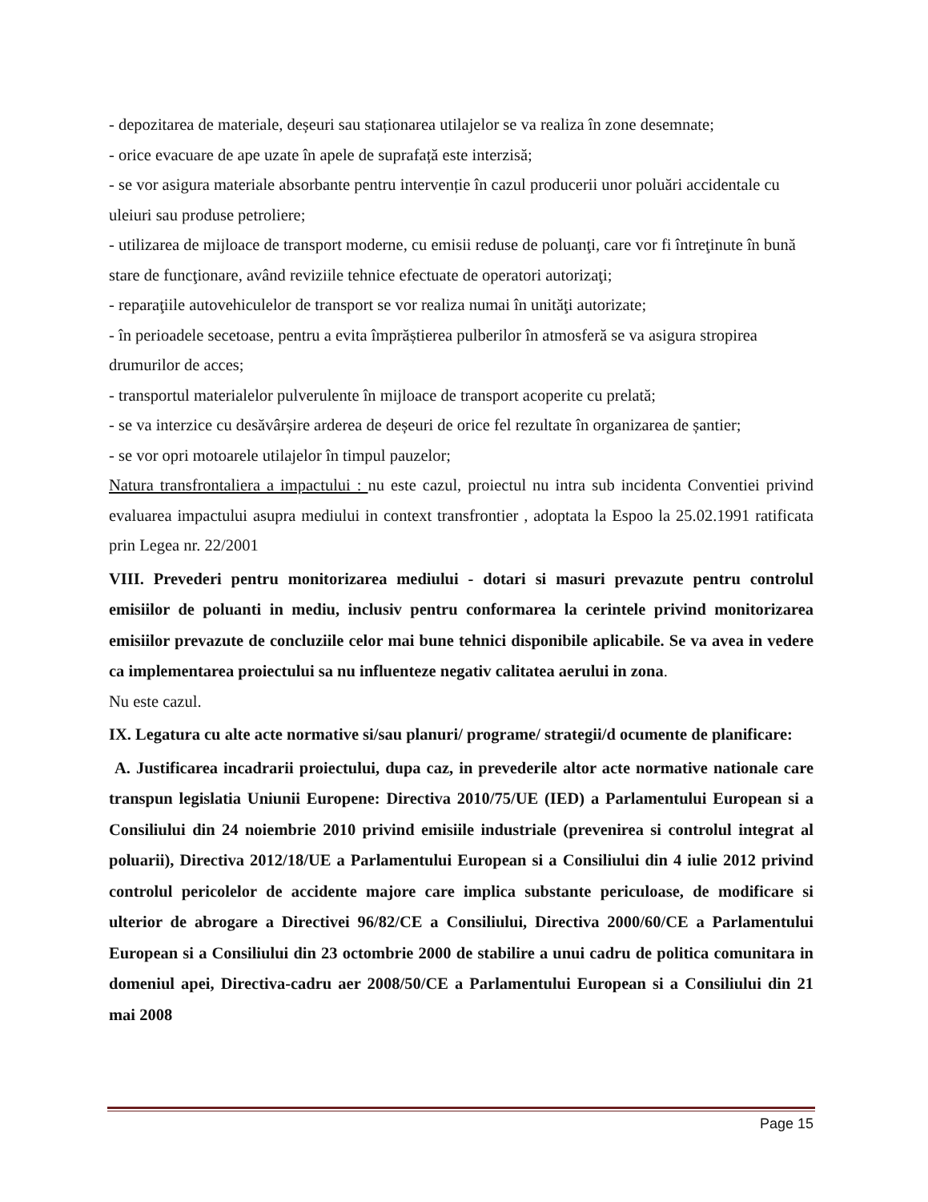- depozitarea de materiale, deșeuri sau staționarea utilajelor se va realiza în zone desemnate;
- orice evacuare de ape uzate în apele de suprafață este interzisă;
- se vor asigura materiale absorbante pentru intervenție în cazul producerii unor poluări accidentale cu uleiuri sau produse petroliere;
- utilizarea de mijloace de transport moderne, cu emisii reduse de poluanţi, care vor fi întreţinute în bună stare de funcţionare, având reviziile tehnice efectuate de operatori autorizaţi;
- reparaţiile autovehiculelor de transport se vor realiza numai în unităţi autorizate;
- în perioadele secetoase, pentru a evita împrăștierea pulberilor în atmosferă se va asigura stropirea drumurilor de acces;
- transportul materialelor pulverulente în mijloace de transport acoperite cu prelată;
- se va interzice cu desăvârșire arderea de deșeuri de orice fel rezultate în organizarea de șantier;
- se vor opri motoarele utilajelor în timpul pauzelor;
Natura transfrontaliera a impactului : nu este cazul, proiectul nu intra sub incidenta Conventiei privind evaluarea impactului asupra mediului in context transfrontier , adoptata la Espoo la 25.02.1991 ratificata prin Legea nr. 22/2001
VIII. Prevederi pentru monitorizarea mediului - dotari si masuri prevazute pentru controlul emisiilor de poluanti in mediu, inclusiv pentru conformarea la cerintele privind monitorizarea emisiilor prevazute de concluziile celor mai bune tehnici disponibile aplicabile. Se va avea in vedere ca implementarea proiectului sa nu influenteze negativ calitatea aerului in zona.
Nu este cazul.
IX. Legatura cu alte acte normative si/sau planuri/ programe/ strategii/d ocumente de planificare:
A. Justificarea incadrarii proiectului, dupa caz, in prevederile altor acte normative nationale care transpun legislatia Uniunii Europene: Directiva 2010/75/UE (IED) a Parlamentului European si a Consiliului din 24 noiembrie 2010 privind emisiile industriale (prevenirea si controlul integrat al poluarii), Directiva 2012/18/UE a Parlamentului European si a Consiliului din 4 iulie 2012 privind controlul pericolelor de accidente majore care implica substante periculoase, de modificare si ulterior de abrogare a Directivei 96/82/CE a Consiliului, Directiva 2000/60/CE a Parlamentului European si a Consiliului din 23 octombrie 2000 de stabilire a unui cadru de politica comunitara in domeniul apei, Directiva-cadru aer 2008/50/CE a Parlamentului European si a Consiliului din 21 mai 2008
Page 15